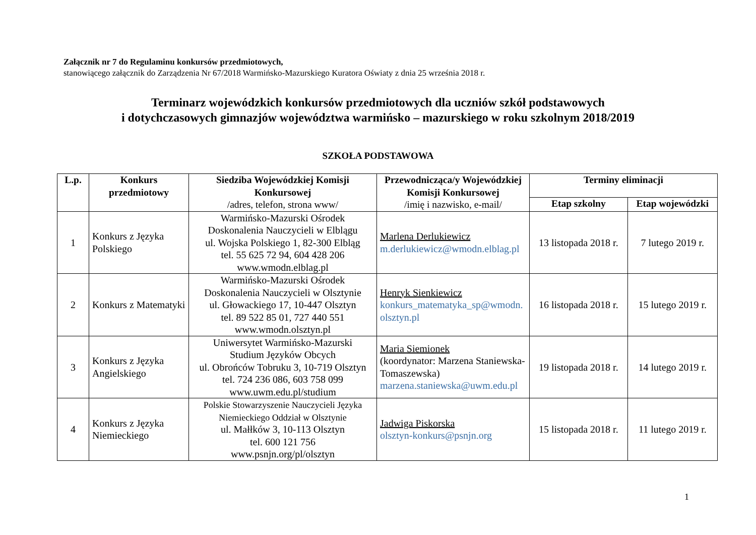Załącznik nr 7 do Regulaminu konkursów przedmiotowych,
stanowiącego załącznik do Zarządzenia Nr 67/2018 Warmińsko-Mazurskiego Kuratora Oświaty z dnia 25 września 2018 r.
Terminarz wojewódzkich konkursów przedmiotowych dla uczniów szkół podstawowych
i dotychczasowych gimnazjów województwa warmińsko – mazurskiego w roku szkolnym 2018/2019
SZKOŁA PODSTAWOWA
| L.p. | Konkurs przedmiotowy | Siedziba Wojewódzkiej Komisji Konkursowej /adres, telefon, strona www/ | Przewodnicząca/y Wojewódzkiej Komisji Konkursowej /imię i nazwisko, e-mail/ | Terminy eliminacji | |
| --- | --- | --- | --- | --- | --- |
| | | | | Etap szkolny | Etap wojewódzki |
| 1 | Konkurs z Języka Polskiego | Warmińsko-Mazurski Ośrodek Doskonalenia Nauczycieli w Elblągu ul. Wojska Polskiego 1, 82-300 Elbląg tel. 55 625 72 94, 604 428 206 www.wmodn.elblag.pl | Marlena Derlukiewicz m.derlukiewicz@wmodn.elblag.pl | 13 listopada 2018 r. | 7 lutego 2019 r. |
| 2 | Konkurs z Matematyki | Warmińsko-Mazurski Ośrodek Doskonalenia Nauczycieli w Olsztynie ul. Głowackiego 17, 10-447 Olsztyn tel. 89 522 85 01, 727 440 551 www.wmodn.olsztyn.pl | Henryk Sienkiewicz konkurs_matematyka_sp@wmodn. olsztyn.pl | 16 listopada 2018 r. | 15 lutego 2019 r. |
| 3 | Konkurs z Języka Angielskiego | Uniwersytet Warmińsko-Mazurski Studium Języków Obcych ul. Obrońców Tobruku 3, 10-719 Olsztyn tel. 724 236 086, 603 758 099 www.uwm.edu.pl/studium | Maria Siemionek (koordynator: Marzena Staniewska-Tomaszewska) marzena.staniewska@uwm.edu.pl | 19 listopada 2018 r. | 14 lutego 2019 r. |
| 4 | Konkurs z Języka Niemieckiego | Polskie Stowarzyszenie Nauczycieli Języka Niemieckiego Oddział w Olsztynie ul. Małłków 3, 10-113 Olsztyn tel. 600 121 756 www.psnjn.org/pl/olsztyn | Jadwiga Piskorska olsztyn-konkurs@psnjn.org | 15 listopada 2018 r. | 11 lutego 2019 r. |
1